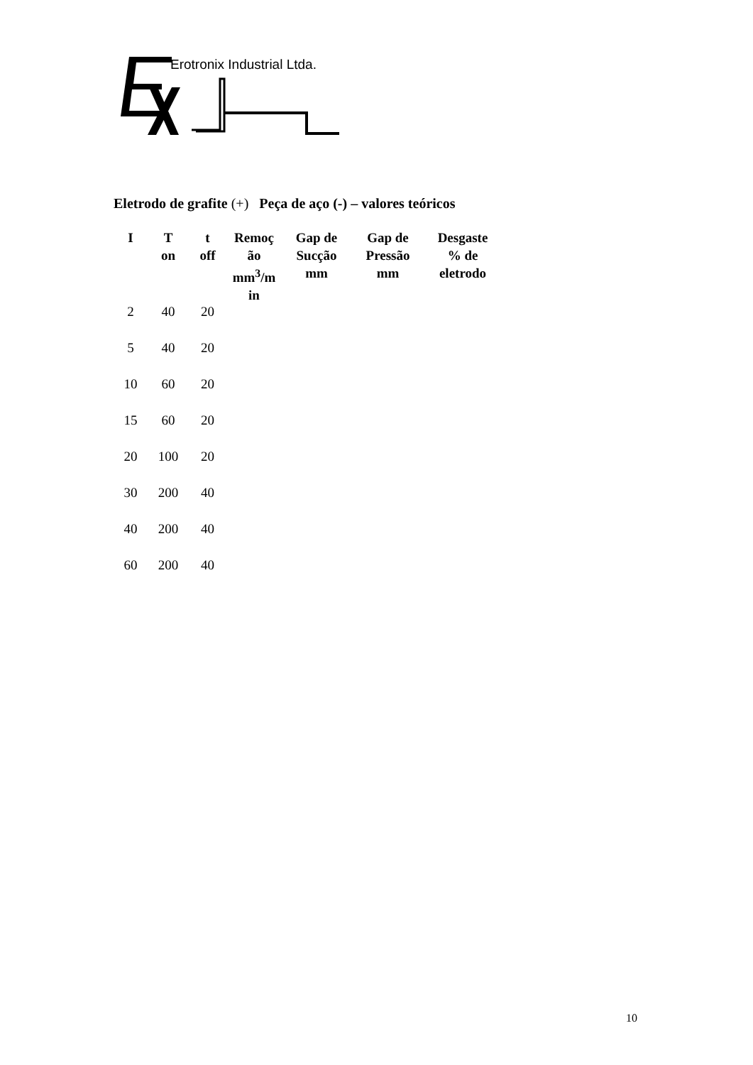Erotronix Industrial Ltda.
Eletrodo de grafite (+) Peça de aço (-) – valores teóricos
| I | T on | t off | Remoç ão mm<sup>3</sup>/m in | Gap de Sucção mm | Gap de Pressão mm | Desgaste % de eletrodo |
| --- | --- | --- | --- | --- | --- | --- |
| 2 | 40 | 20 | | | | |
| 5 | 40 | 20 | | | | |
| 10 | 60 | 20 | | | | |
| 15 | 60 | 20 | | | | |
| 20 | 100 | 20 | | | | |
| 30 | 200 | 40 | | | | |
| 40 | 200 | 40 | | | | |
| 60 | 200 | 40 | | | | |
10